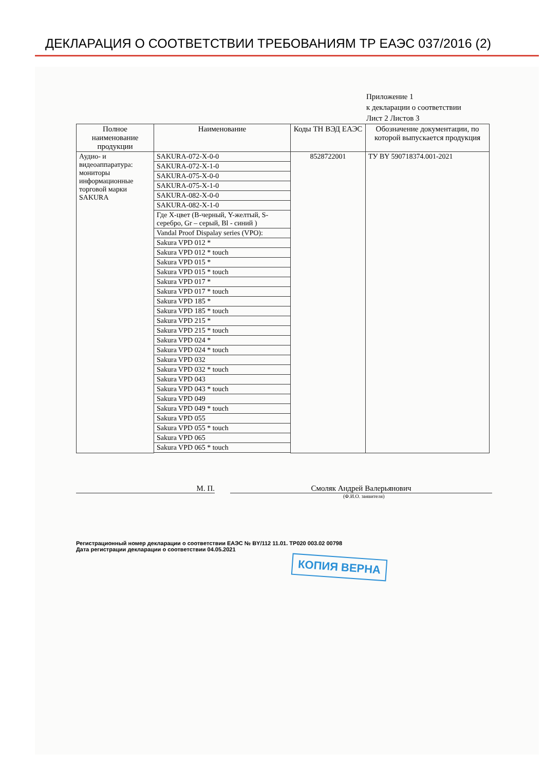ДЕКЛАРАЦИЯ О СООТВЕТСТВИИ ТРЕБОВАНИЯМ ТР ЕАЭС 037/2016 (2)
Приложение 1
к декларации о соответствии
Лист 2 Листов 3
| Полное наименование продукции | Наименование | Коды ТН ВЭД ЕАЭС | Обозначение документации, по которой выпускается продукция |
| --- | --- | --- | --- |
| Аудио- и видеоаппаратура: мониторы информационные торговой марки SAKURA | SAKURA-072-X-0-0 | 8528722001 | ТУ BY 590718374.001-2021 |
| | SAKURA-072-X-1-0 | | |
| | SAKURA-075-X-0-0 | | |
| | SAKURA-075-X-1-0 | | |
| | SAKURA-082-X-0-0 | | |
| | SAKURA-082-X-1-0 | | |
| | Где X-цвет (B-черный, Y-желтый, S-серебро, Gr – серый, Bl - синий ) | | |
| | Vandal Proof Dispalay series (VPO): | | |
| | Sakura VPD 012 * | | |
| | Sakura VPD 012 * touch | | |
| | Sakura VPD 015 * | | |
| | Sakura VPD 015 * touch | | |
| | Sakura VPD 017 * | | |
| | Sakura VPD 017 * touch | | |
| | Sakura VPD 185 * | | |
| | Sakura VPD 185 * touch | | |
| | Sakura VPD 215 * | | |
| | Sakura VPD 215 * touch | | |
| | Sakura VPD 024 * | | |
| | Sakura VPD 024 * touch | | |
| | Sakura VPD 032 | | |
| | Sakura VPD 032 * touch | | |
| | Sakura VPD 043 | | |
| | Sakura VPD 043 * touch | | |
| | Sakura VPD 049 | | |
| | Sakura VPD 049 * touch | | |
| | Sakura VPD 055 | | |
| | Sakura VPD 055 * touch | | |
| | Sakura VPD 065 | | |
| | Sakura VPD 065 * touch | | |
М. П. Смоляк Андрей Валерьянович
(Ф.И.О. заявителя)
Регистрационный номер декларации о соответствии ЕАЭС № BY/112 11.01. ТР020 003.02 00798
Дата регистрации декларации о соответствии 04.05.2021
КОПИЯ ВЕРНА